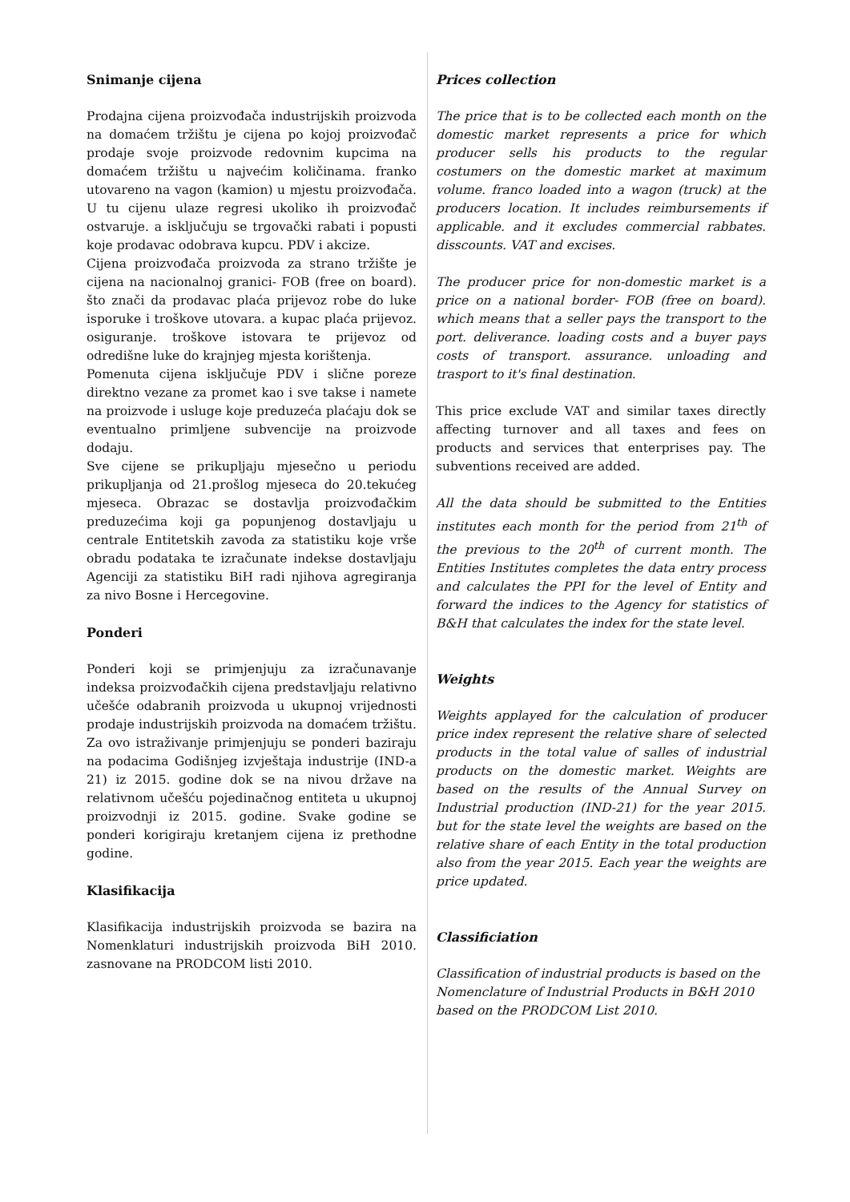Snimanje cijena
Prodajna cijena proizvođača industrijskih proizvoda na domaćem tržištu je cijena po kojoj proizvođač prodaje svoje proizvode redovnim kupcima na domaćem tržištu u najvećim količinama. franko utovareno na vagon (kamion) u mjestu proizvođača. U tu cijenu ulaze regresi ukoliko ih proizvođač ostvaruje. a isključuju se trgovački rabati i popusti koje prodavac odobrava kupcu. PDV i akcize.
Cijena proizvođača proizvoda za strano tržište je cijena na nacionalnoj granici- FOB (free on board). što znači da prodavac plaća prijevoz robe do luke isporuke i troškove utovara. a kupac plaća prijevoz. osiguranje. troškove istovara te prijevoz od odredišne luke do krajnjeg mjesta korištenja.
Pomenuta cijena isključuje PDV i slične poreze direktno vezane za promet kao i sve takse i namete na proizvode i usluge koje preduzeća plaćaju dok se eventualno primljene subvencije na proizvode dodaju.
Sve cijene se prikupljaju mjesečno u periodu prikupljanja od 21.prošlog mjeseca do 20.tekućeg mjeseca. Obrazac se dostavlja proizvođačkim preduzećima koji ga popunjenog dostavljaju u centrale Entitetskih zavoda za statistiku koje vrše obradu podataka te izračunate indekse dostavljaju Agenciji za statistiku BiH radi njihova agregiranja za nivo Bosne i Hercegovine.
Ponderi
Ponderi koji se primjenjuju za izračunavanje indeksa proizvođačkih cijena predstavljaju relativno učešće odabranih proizvoda u ukupnoj vrijednosti prodaje industrijskih proizvoda na domaćem tržištu. Za ovo istraživanje primjenjuju se ponderi baziraju na podacima Godišnjeg izvještaja industrije (IND-a 21) iz 2015. godine dok se na nivou države na relativnom učešću pojedinačnog entiteta u ukupnoj proizvodnji iz 2015. godine. Svake godine se ponderi korigiraju kretanjem cijena iz prethodne godine.
Klasifikacija
Klasifikacija industrijskih proizvoda se bazira na Nomenklaturi industrijskih proizvoda BiH 2010. zasnovane na PRODCOM listi 2010.
Prices collection
The price that is to be collected each month on the domestic market represents a price for which producer sells his products to the regular costumers on the domestic market at maximum volume. franco loaded into a wagon (truck) at the producers location. It includes reimbursements if applicable. and it excludes commercial rabbates. disscounts. VAT and excises.
The producer price for non-domestic market is a price on a national border- FOB (free on board). which means that a seller pays the transport to the port. deliverance. loading costs and a buyer pays costs of transport. assurance. unloading and trasport to it's final destination.
This price exclude VAT and similar taxes directly affecting turnover and all taxes and fees on products and services that enterprises pay. The subventions received are added.
All the data should be submitted to the Entities institutes each month for the period from 21<sup>th</sup> of the previous to the 20<sup>th</sup> of current month. The Entities Institutes completes the data entry process and calculates the PPI for the level of Entity and forward the indices to the Agency for statistics of B&H that calculates the index for the state level.
Weights
Weights applayed for the calculation of producer price index represent the relative share of selected products in the total value of salles of industrial products on the domestic market. Weights are based on the results of the Annual Survey on Industrial production (IND-21) for the year 2015. but for the state level the weights are based on the relative share of each Entity in the total production also from the year 2015. Each year the weights are price updated.
Classificiation
Classification of industrial products is based on the Nomenclature of Industrial Products in B&H 2010 based on the PRODCOM List 2010.